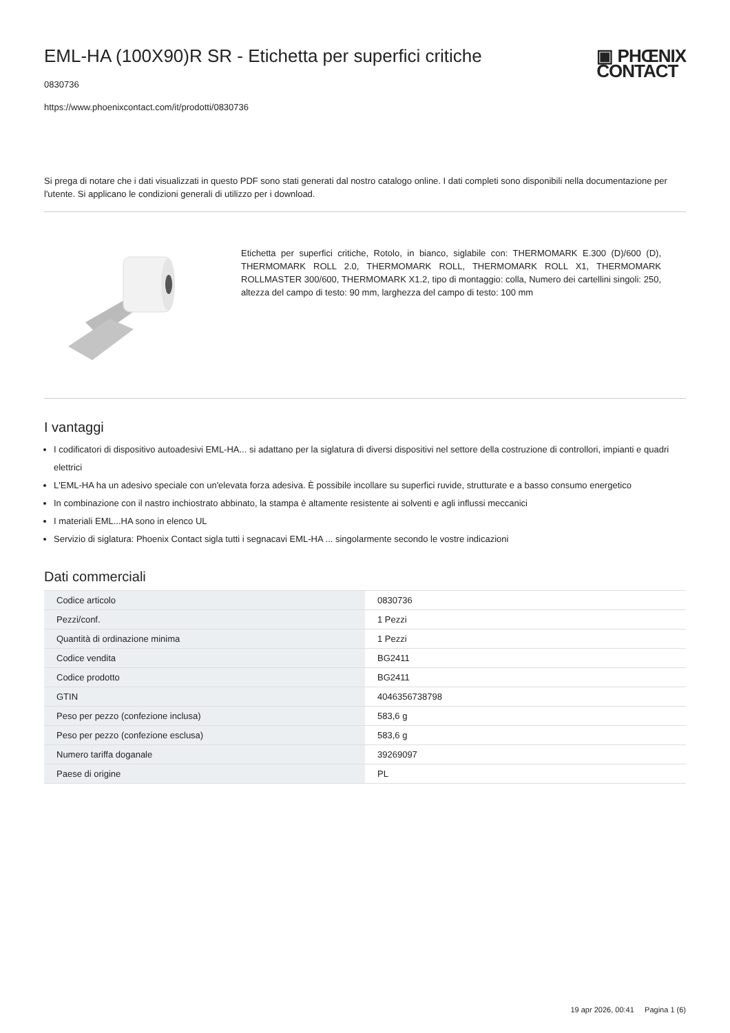▣ PHŒNIX
CONTACT
EML-HA (100X90)R SR - Etichetta per superfici critiche
0830736
https://www.phoenixcontact.com/it/prodotti/0830736
Si prega di notare che i dati visualizzati in questo PDF sono stati generati dal nostro catalogo online. I dati completi sono disponibili nella documentazione per l'utente. Si applicano le condizioni generali di utilizzo per i download.
Etichetta per superfici critiche, Rotolo, in bianco, siglabile con: THERMOMARK E.300 (D)/600 (D), THERMOMARK ROLL 2.0, THERMOMARK ROLL, THERMOMARK ROLL X1, THERMOMARK ROLLMASTER 300/600, THERMOMARK X1.2, tipo di montaggio: colla, Numero dei cartellini singoli: 250, altezza del campo di testo: 90 mm, larghezza del campo di testo: 100 mm
I vantaggi
I codificatori di dispositivo autoadesivi EML-HA... si adattano per la siglatura di diversi dispositivi nel settore della costruzione di controllori, impianti e quadri elettrici
L'EML-HA ha un adesivo speciale con un'elevata forza adesiva. È possibile incollare su superfici ruvide, strutturate e a basso consumo energetico
In combinazione con il nastro inchiostrato abbinato, la stampa è altamente resistente ai solventi e agli influssi meccanici
I materiali EML...HA sono in elenco UL
Servizio di siglatura: Phoenix Contact sigla tutti i segnacavi EML-HA ... singolarmente secondo le vostre indicazioni
Dati commerciali
| Codice articolo | 0830736 |
| Pezzi/conf. | 1 Pezzi |
| Quantità di ordinazione minima | 1 Pezzi |
| Codice vendita | BG2411 |
| Codice prodotto | BG2411 |
| GTIN | 4046356738798 |
| Peso per pezzo (confezione inclusa) | 583,6 g |
| Peso per pezzo (confezione esclusa) | 583,6 g |
| Numero tariffa doganale | 39269097 |
| Paese di origine | PL |
19 apr 2026, 00:41 Pagina 1 (6)